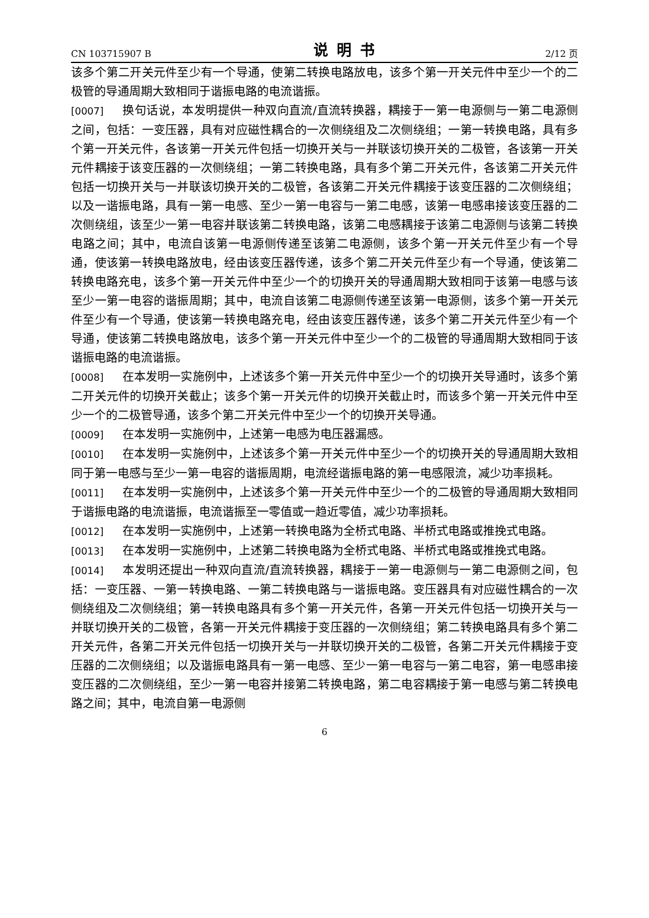CN 103715907 B 说明书 2/12 页
该多个第二开关元件至少有一个导通，使第二转换电路放电，该多个第一开关元件中至少一个的二极管的导通周期大致相同于谐振电路的电流谐振。
[0007] 换句话说，本发明提供一种双向直流/直流转换器，耦接于一第一电源侧与一第二电源侧之间，包括：一变压器，具有对应磁性耦合的一次侧绕组及二次侧绕组；一第一转换电路，具有多个第一开关元件，各该第一开关元件包括一切换开关与一并联该切换开关的二极管，各该第一开关元件耦接于该变压器的一次侧绕组；一第二转换电路，具有多个第二开关元件，各该第二开关元件包括一切换开关与一并联该切换开关的二极管，各该第二开关元件耦接于该变压器的二次侧绕组；以及一谐振电路，具有一第一电感、至少一第一电容与一第二电感，该第一电感串接该变压器的二次侧绕组，该至少一第一电容并联该第二转换电路，该第二电感耦接于该第二电源侧与该第二转换电路之间；其中，电流自该第一电源侧传递至该第二电源侧，该多个第一开关元件至少有一个导通，使该第一转换电路放电，经由该变压器传递，该多个第二开关元件至少有一个导通，使该第二转换电路充电，该多个第一开关元件中至少一个的切换开关的导通周期大致相同于该第一电感与该至少一第一电容的谐振周期；其中，电流自该第二电源侧传递至该第一电源侧，该多个第一开关元件至少有一个导通，使该第一转换电路充电，经由该变压器传递，该多个第二开关元件至少有一个导通，使该第二转换电路放电，该多个第一开关元件中至少一个的二极管的导通周期大致相同于该谐振电路的电流谐振。
[0008] 在本发明一实施例中，上述该多个第一开关元件中至少一个的切换开关导通时，该多个第二开关元件的切换开关截止；该多个第一开关元件的切换开关截止时，而该多个第一开关元件中至少一个的二极管导通，该多个第二开关元件中至少一个的切换开关导通。
[0009] 在本发明一实施例中，上述第一电感为电压器漏感。
[0010] 在本发明一实施例中，上述该多个第一开关元件中至少一个的切换开关的导通周期大致相同于第一电感与至少一第一电容的谐振周期，电流经谐振电路的第一电感限流，减少功率损耗。
[0011] 在本发明一实施例中，上述该多个第一开关元件中至少一个的二极管的导通周期大致相同于谐振电路的电流谐振，电流谐振至一零值或一趋近零值，减少功率损耗。
[0012] 在本发明一实施例中，上述第一转换电路为全桥式电路、半桥式电路或推挽式电路。
[0013] 在本发明一实施例中，上述第二转换电路为全桥式电路、半桥式电路或推挽式电路。
[0014] 本发明还提出一种双向直流/直流转换器，耦接于一第一电源侧与一第二电源侧之间，包括：一变压器、一第一转换电路、一第二转换电路与一谐振电路。变压器具有对应磁性耦合的一次侧绕组及二次侧绕组；第一转换电路具有多个第一开关元件，各第一开关元件包括一切换开关与一并联切换开关的二极管，各第一开关元件耦接于变压器的一次侧绕组；第二转换电路具有多个第二开关元件，各第二开关元件包括一切换开关与一并联切换开关的二极管，各第二开关元件耦接于变压器的二次侧绕组；以及谐振电路具有一第一电感、至少一第一电容与一第二电容，第一电感串接变压器的二次侧绕组，至少一第一电容并接第二转换电路，第二电容耦接于第一电感与第二转换电路之间；其中，电流自第一电源侧
6